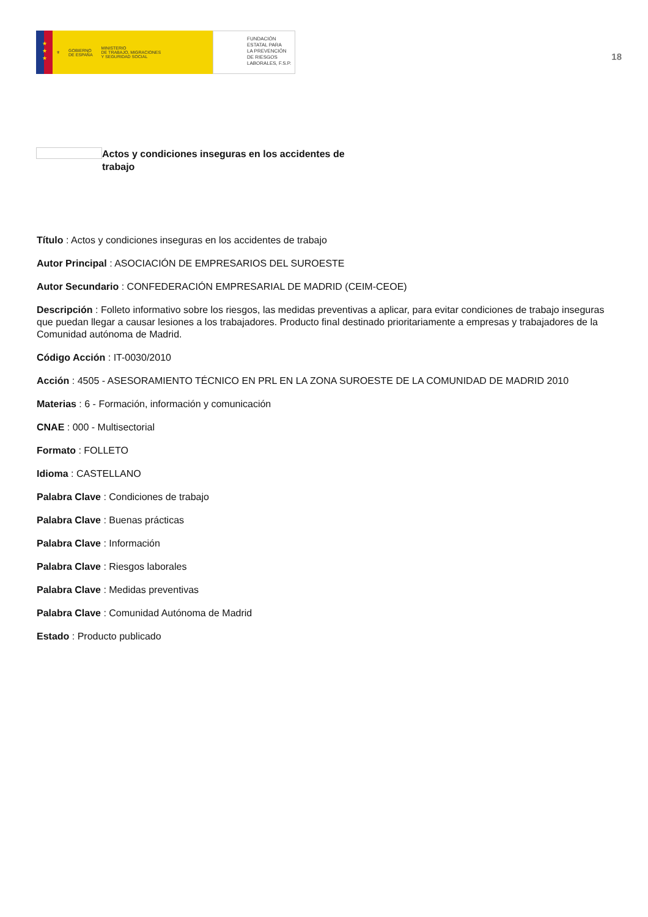★
★
★
⚜ GOBIERNO
DE ESPAÑA MINISTERIO
DE TRABAJO, MIGRACIONES
Y SEGURIDAD SOCIAL
FUNDACIÓN
ESTATAL PARA
LA PREVENCIÓN
DE RIESGOS
LABORALES, F.S.P.
18
Actos y condiciones inseguras en los accidentes de trabajo
Título : Actos y condiciones inseguras en los accidentes de trabajo
Autor Principal : ASOCIACIÓN DE EMPRESARIOS DEL SUROESTE
Autor Secundario : CONFEDERACIÓN EMPRESARIAL DE MADRID (CEIM-CEOE)
Descripción : Folleto informativo sobre los riesgos, las medidas preventivas a aplicar, para evitar condiciones de trabajo inseguras que puedan llegar a causar lesiones a los trabajadores. Producto final destinado prioritariamente a empresas y trabajadores de la Comunidad autónoma de Madrid.
Código Acción : IT-0030/2010
Acción : 4505 - ASESORAMIENTO TÉCNICO EN PRL EN LA ZONA SUROESTE DE LA COMUNIDAD DE MADRID 2010
Materias : 6 - Formación, información y comunicación
CNAE : 000 - Multisectorial
Formato : FOLLETO
Idioma : CASTELLANO
Palabra Clave : Condiciones de trabajo
Palabra Clave : Buenas prácticas
Palabra Clave : Información
Palabra Clave : Riesgos laborales
Palabra Clave : Medidas preventivas
Palabra Clave : Comunidad Autónoma de Madrid
Estado : Producto publicado